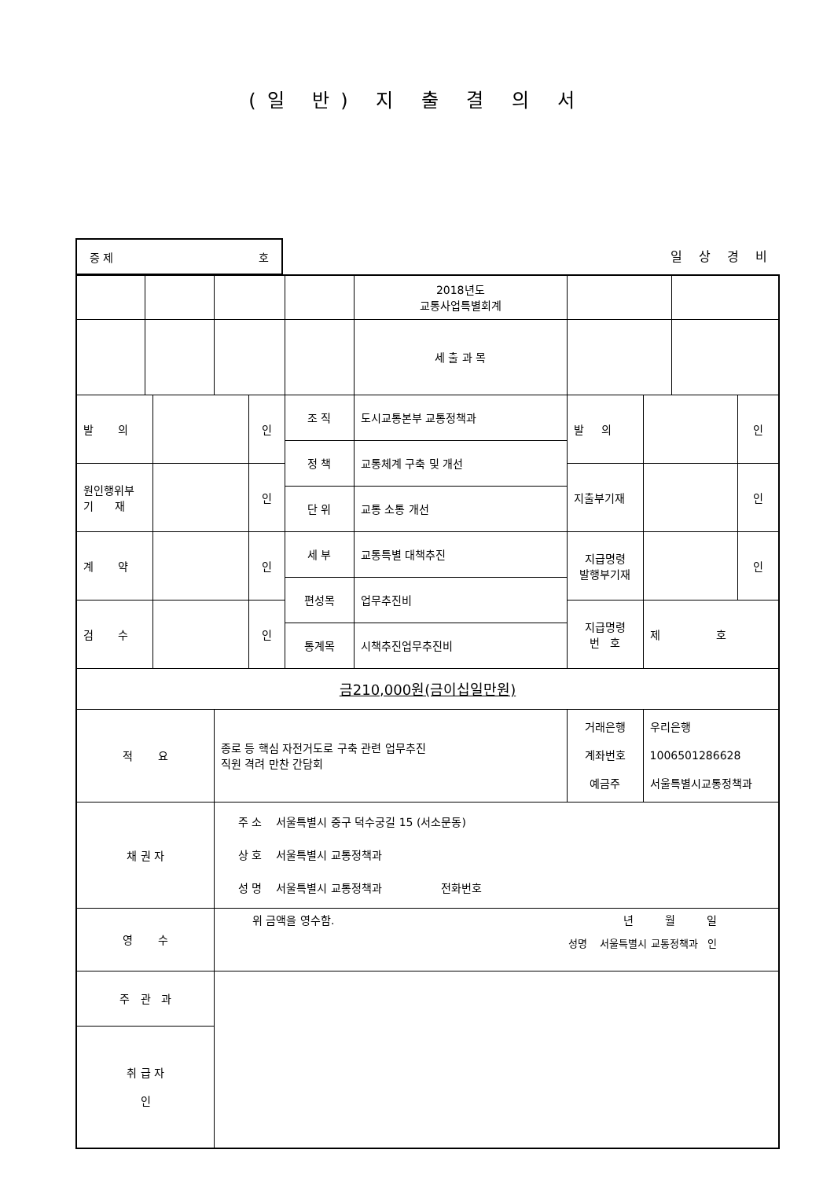(일 반) 지 출 결 의 서
증 제 호
일 상 경 비
| | | | | | | 2018년도 교통사업특별회계 | | | | |
| | | | | | | 세 출 과 목 | | | | |
| 발 의 | | | | 인 | 조 직 | 도시교통본부 교통정책과 | 발 의 | | | 인 |
| | | | | | 정 책 | 교통체계 구축 및 개선 | | | | |
| 원인행위부 기 재 | | | | 인 | | | 지출부기재 | | | 인 |
| | | | | | 단 위 | 교통 소통 개선 | | | | |
| 계 약 | | | | 인 | 세 부 | 교통특별 대책추진 | 지급명령 발행부기재 | | | 인 |
| | | | | | 편성목 | 업무추진비 | | | | |
| 검 수 | | | | 인 | | | 지급명령 번 호 | 제 호 | | |
| | | | | | 통계목 | 시책추진업무추진비 | | | | |
| 금210,000원(금이십일만원) | | | | | | | | | | |
| 적 요 | | | 종로 등 핵심 자전거도로 구축 관련 업무추진 직원 격려 만찬 간담회 | | | | 거래은행 계좌번호 예금주 | 우리은행 1006501286628 서울특별시교통정책과 | | |
| 채 권 자 | | | 주 소 서울특별시 중구 덕수궁길 15 (서소문동) 상 호 서울특별시 교통정책과 성 명 서울특별시 교통정책과 전화번호 | | | | | | | |
| 영 수 | | | 위 금액을 영수함. 년 월 일 성명 서울특별시 교통정책과 인 | | | | | | | |
| 주 관 과 | | | | | | | | | | |
| 취 급 자 인 | | | | | | | | | | |